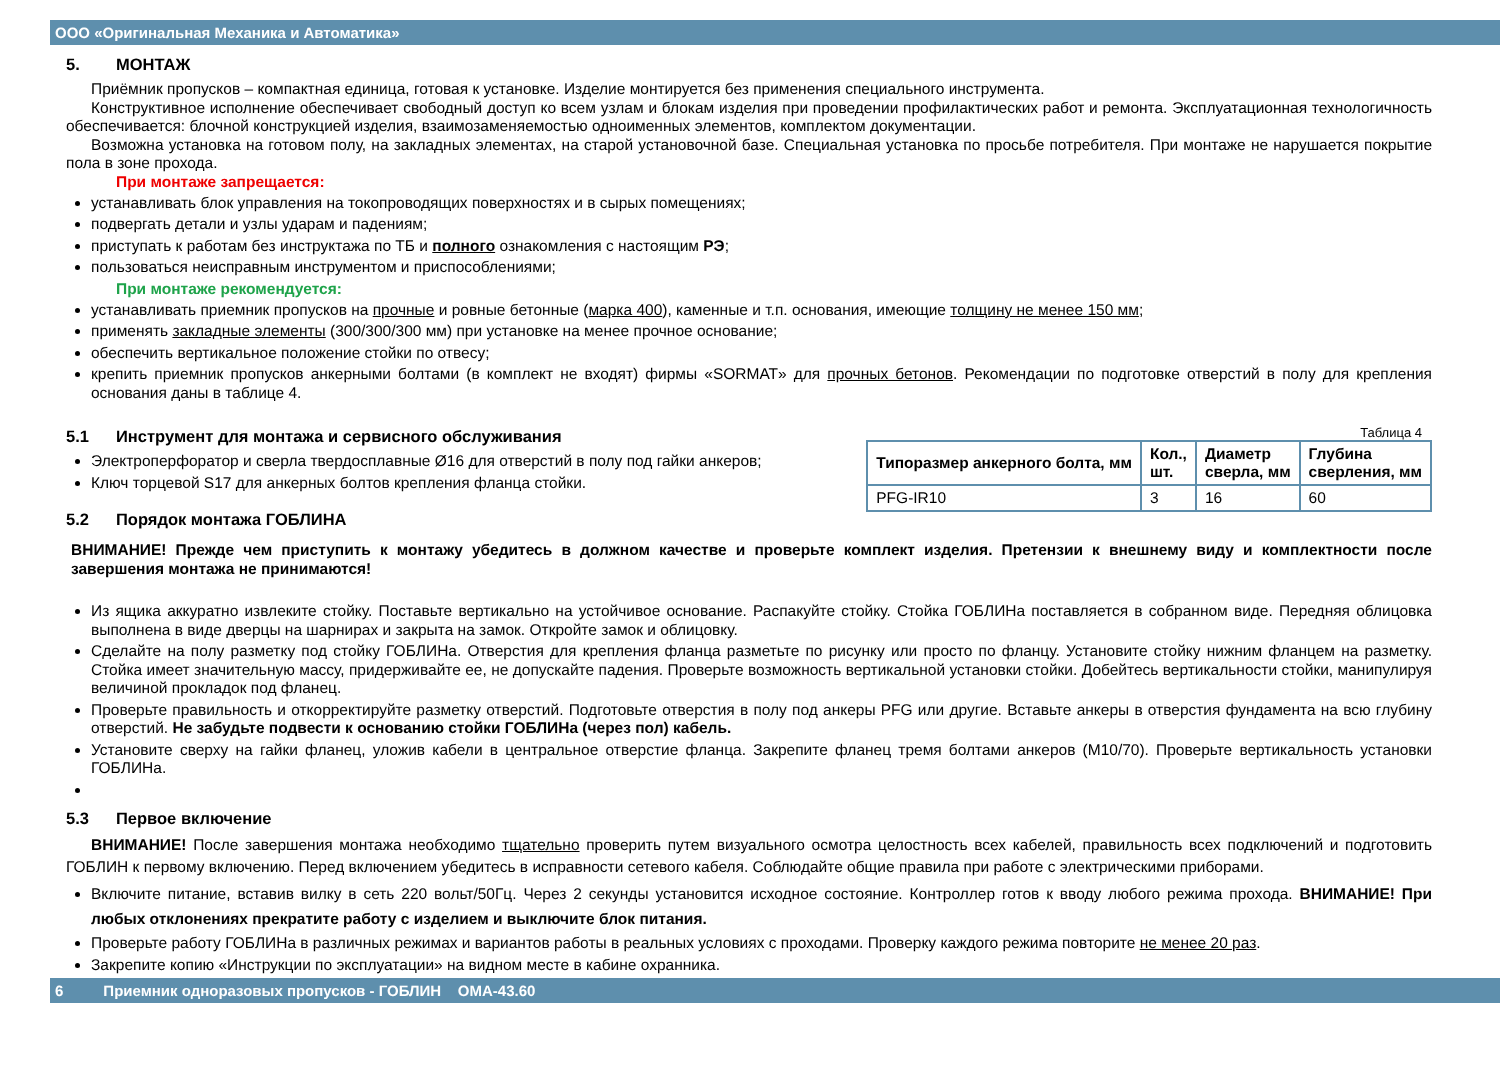ООО «Оригинальная Механика и Автоматика»
5. МОНТАЖ
Приёмник пропусков – компактная единица, готовая к установке. Изделие монтируется без применения специального инструмента.
Конструктивное исполнение обеспечивает свободный доступ ко всем узлам и блокам изделия при проведении профилактических работ и ремонта. Эксплуатационная технологичность обеспечивается: блочной конструкцией изделия, взаимозаменяемостью одноименных элементов, комплектом документации.
Возможна установка на готовом полу, на закладных элементах, на старой установочной базе. Специальная установка по просьбе потребителя. При монтаже не нарушается покрытие пола в зоне прохода.
При монтаже запрещается:
устанавливать блок управления на токопроводящих поверхностях и в сырых помещениях;
подвергать детали и узлы ударам и падениям;
приступать к работам без инструктажа по ТБ и полного ознакомления с настоящим РЭ;
пользоваться неисправным инструментом и приспособлениями;
При монтаже рекомендуется:
устанавливать приемник пропусков на прочные и ровные бетонные (марка 400), каменные и т.п. основания, имеющие толщину не менее 150 мм;
применять закладные элементы (300/300/300 мм) при установке на менее прочное основание;
обеспечить вертикальное положение стойки по отвесу;
крепить приемник пропусков анкерными болтами (в комплект не входят) фирмы «SORMAT» для прочных бетонов. Рекомендации по подготовке отверстий в полу для крепления основания даны в таблице 4.
5.1 Инструмент для монтажа и сервисного обслуживания
Электроперфоратор и сверла твердосплавные Ø16 для отверстий в полу под гайки анкеров;
Ключ торцевой S17 для анкерных болтов крепления фланца стойки.
5.2 Порядок монтажа ГОБЛИНА
Таблица 4
| Типоразмер анкерного болта, мм | Кол., шт. | Диаметр сверла, мм | Глубина сверления, мм |
| --- | --- | --- | --- |
| PFG-IR10 | 3 | 16 | 60 |
ВНИМАНИЕ! Прежде чем приступить к монтажу убедитесь в должном качестве и проверьте комплект изделия. Претензии к внешнему виду и комплектности после завершения монтажа не принимаются!
Из ящика аккуратно извлеките стойку. Поставьте вертикально на устойчивое основание. Распакуйте стойку. Стойка ГОБЛИНа поставляется в собранном виде. Передняя облицовка выполнена в виде дверцы на шарнирах и закрыта на замок. Откройте замок и облицовку.
Сделайте на полу разметку под стойку ГОБЛИНа. Отверстия для крепления фланца разметьте по рисунку или просто по фланцу. Установите стойку нижним фланцем на разметку. Стойка имеет значительную массу, придерживайте ее, не допускайте падения. Проверьте возможность вертикальной установки стойки. Добейтесь вертикальности стойки, манипулируя величиной прокладок под фланец.
Проверьте правильность и откорректируйте разметку отверстий. Подготовьте отверстия в полу под анкеры PFG или другие. Вставьте анкеры в отверстия фундамента на всю глубину отверстий. Не забудьте подвести к основанию стойки ГОБЛИНа (через пол) кабель.
Установите сверху на гайки фланец, уложив кабели в центральное отверстие фланца. Закрепите фланец тремя болтами анкеров (M10/70). Проверьте вертикальность установки ГОБЛИНа.
5.3 Первое включение
ВНИМАНИЕ! После завершения монтажа необходимо тщательно проверить путем визуального осмотра целостность всех кабелей, правильность всех подключений и подготовить ГОБЛИН к первому включению. Перед включением убедитесь в исправности сетевого кабеля. Соблюдайте общие правила при работе с электрическими приборами.
Включите питание, вставив вилку в сеть 220 вольт/50Гц. Через 2 секунды установится исходное состояние. Контроллер готов к вводу любого режима прохода. ВНИМАНИЕ! При любых отклонениях прекратите работу с изделием и выключите блок питания.
Проверьте работу ГОБЛИНа в различных режимах и вариантов работы в реальных условиях с проходами. Проверку каждого режима повторите не менее 20 раз.
Закрепите копию «Инструкции по эксплуатации» на видном месте в кабине охранника.
6 Приемник одноразовых пропусков - ГОБЛИН ОМА-43.60